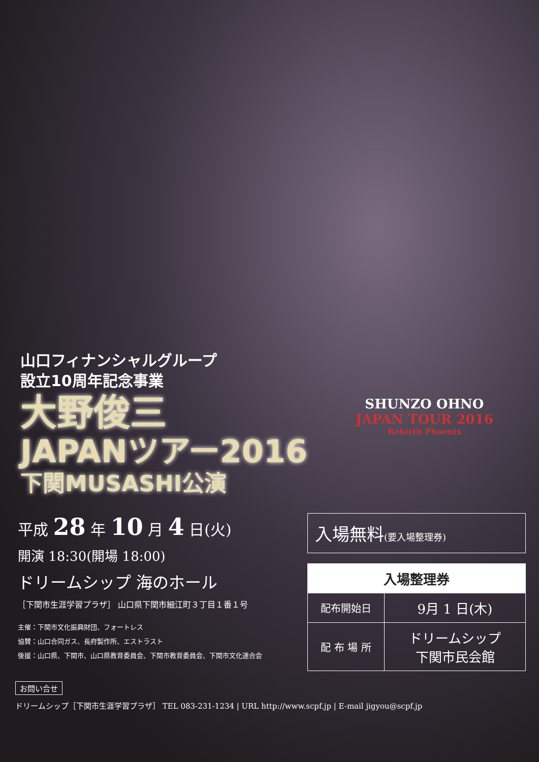山口フィナンシャルグループ
設立10周年記念事業
大野俊三
JAPANツアー2016
下関MUSASHI公演
SHUNZO OHNO
JAPAN TOUR 2016
Rebirth Phoenix
平成 28 年 10 月 4 日(火)
開演 18:30(開場 18:00)
ドリームシップ 海のホール
［下関市生涯学習プラザ］ 山口県下関市細江町３丁目１番１号
主催：下関市文化振興財団、フォートレス
協賛：山口合同ガス、長府製作所、エストラスト
後援：山口県、下関市、山口県教育委員会、下関市教育委員会、下関市文化連合会
入場無料(要入場整理券)
| 入場整理券 | |
| --- | --- |
| 配布開始日 | 9月 1 日(木) |
| 配 布 場 所 | ドリームシップ 下関市民会館 |
お問い合せ
ドリームシップ［下関市生涯学習プラザ］ TEL 083-231-1234 | URL http://www.scpf.jp | E-mail jigyou@scpf.jp